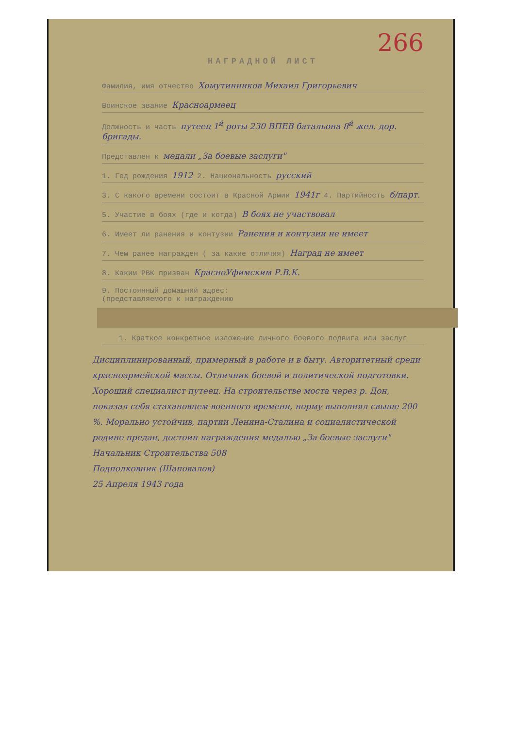266
НАГРАДНОЙ ЛИСТ
Фамилия, имя отчество Хомутинников Михаил Григорьевич
Воинское звание Красноармеец
Должность и часть путеец 1<sup>й</sup> роты 230 ВПЕВ батальона 8<sup>й</sup> жел. дор. бригады.
Представлен к медали „За боевые заслуги"
1. Год рождения 1912 2. Национальность русский
3. С какого времени состоит в Красной Армии 1941г 4. Партийность б/парт.
5. Участие в боях (где и когда) В боях не участвовал
6. Имеет ли ранения и контузии Ранения и контузии не имеет
7. Чем ранее награжден ( за какие отличия) Наград не имеет
8. Каким РВК призван КрасноУфимским Р.В.К.
9. Постоянный домашний адрес:
(представляемого к награждению
1. Краткое конкретное изложение личного боевого подвига или заслуг
Дисциплинированный, примерный в работе и в быту. Авторитетный среди красноармейской массы. Отличник боевой и политической подготовки. Хороший специалист путеец. На строительстве моста через р. Дон, показал себя стахановцем военного времени, норму выполнял свыше 200 %. Морально устойчив, партии Ленина-Сталина и социалистической родине предан, достоин награждения медалью „За боевые заслуги"
Начальник Строительства 508
Подполковник (Шаповалов)
25 Апреля 1943 года